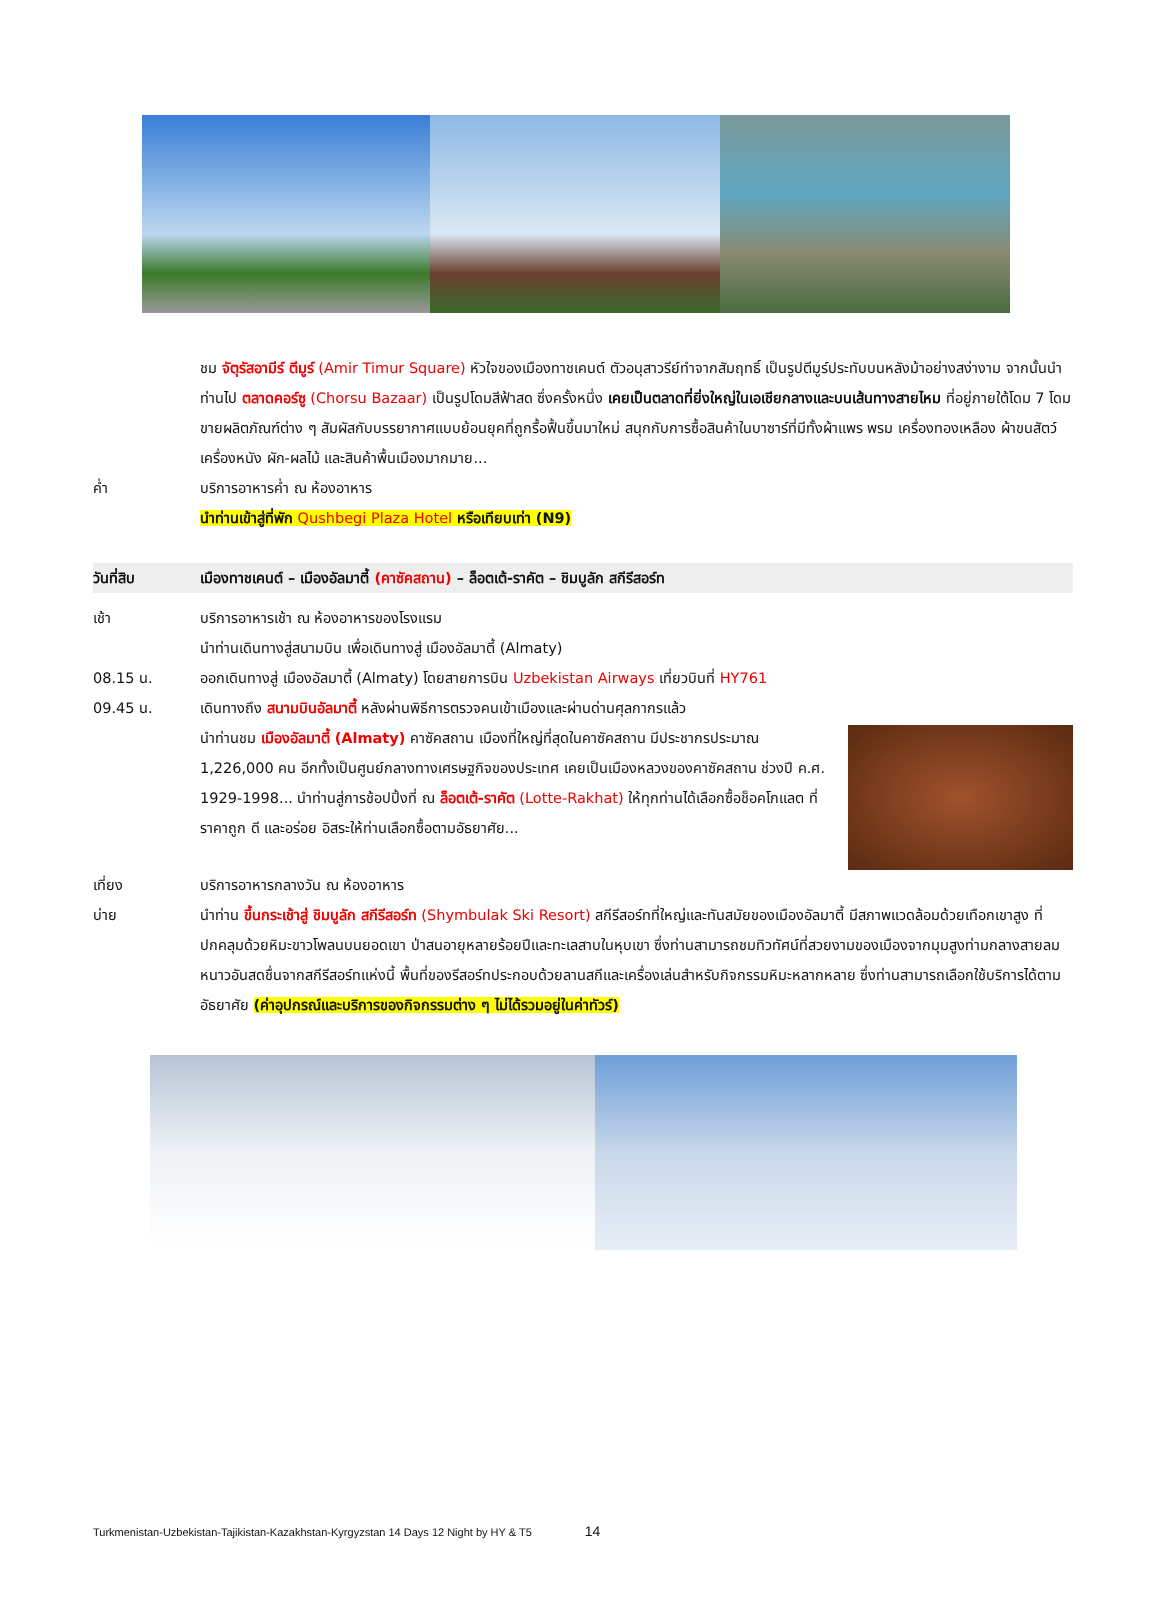ชม จัตุรัสอามีร์ ตีมูร์ (Amir Timur Square) หัวใจของเมืองทาชเคนต์ ตัวอนุสาวรีย์ทำจากสัมฤทธิ์ เป็นรูปตีมูร์ประทับบนหลังม้าอย่างสง่างาม จากนั้นนำท่านไป ตลาดคอร์ซู (Chorsu Bazaar) เป็นรูปโดมสีฟ้าสด ซึ่งครั้งหนึ่ง เคยเป็นตลาดที่ยิ่งใหญ่ในเอเชียกลางและบนเส้นทางสายไหม ที่อยู่ภายใต้โดม 7 โดมขายผลิตภัณฑ์ต่าง ๆ สัมผัสกับบรรยากาศแบบย้อนยุคที่ถูกรื้อฟื้นขึ้นมาใหม่ สนุกกับการซื้อสินค้าในบาซาร์ที่มีทั้งผ้าแพร พรม เครื่องทองเหลือง ผ้าขนสัตว์ เครื่องหนัง ผัก-ผลไม้ และสินค้าพื้นเมืองมากมาย...
ค่ำ บริการอาหารค่ำ ณ ห้องอาหาร
นำท่านเข้าสู่ที่พัก Qushbegi Plaza Hotel หรือเทียบเท่า (N9)
วันที่สิบ เมืองทาชเคนต์ – เมืองอัลมาตี้ (คาซัคสถาน) – ล็อตเต้-ราคัต – ชิมบูลัก สกีรีสอร์ท
เช้า บริการอาหารเช้า ณ ห้องอาหารของโรงแรม
นำท่านเดินทางสู่สนามบิน เพื่อเดินทางสู่ เมืองอัลมาตี้ (Almaty)
08.15 น. ออกเดินทางสู่ เมืองอัลมาตี้ (Almaty) โดยสายการบิน Uzbekistan Airways เที่ยวบินที่ HY761
09.45 น. เดินทางถึง สนามบินอัลมาตี้ หลังผ่านพิธีการตรวจคนเข้าเมืองและผ่านด่านศุลกากรแล้ว
นำท่านชม เมืองอัลมาตี้ (Almaty) คาซัคสถาน เมืองที่ใหญ่ที่สุดในคาซัคสถาน มีประชากรประมาณ 1,226,000 คน อีกทั้งเป็นศูนย์กลางทางเศรษฐกิจของประเทศ เคยเป็นเมืองหลวงของคาซัคสถาน ช่วงปี ค.ศ. 1929-1998... นำท่านสู่การช้อปปิ้งที่ ณ ล็อตเต้-ราคัต (Lotte-Rakhat) ให้ทุกท่านได้เลือกซื้อช็อคโกแลต ที่ราคาถูก ดี และอร่อย อิสระให้ท่านเลือกซื้อตามอัธยาศัย...
เที่ยง บริการอาหารกลางวัน ณ ห้องอาหาร
บ่าย นำท่าน ขึ้นกระเช้าสู่ ชิมบูลัก สกีรีสอร์ท (Shymbulak Ski Resort) สกีรีสอร์ทที่ใหญ่และทันสมัยของเมืองอัลมาตี้ มีสภาพแวดล้อมด้วยเทือกเขาสูง ที่ปกคลุมด้วยหิมะขาวโพลนบนยอดเขา ป่าสนอายุหลายร้อยปีและทะเลสาบในหุบเขา ซึ่งท่านสามารถชมทิวทัศน์ที่สวยงามของเมืองจากมุมสูงท่ามกลางสายลมหนาวอันสดชื่นจากสกีรีสอร์ทแห่งนี้ พื้นที่ของรีสอร์ทประกอบด้วยลานสกีและเครื่องเล่นสำหรับกิจกรรมหิมะหลากหลาย ซึ่งท่านสามารถเลือกใช้บริการได้ตามอัธยาศัย (ค่าอุปกรณ์และบริการของกิจกรรมต่าง ๆ ไม่ได้รวมอยู่ในค่าทัวร์)
Turkmenistan-Uzbekistan-Tajikistan-Kazakhstan-Kyrgyzstan 14 Days 12 Night by HY & T5 14